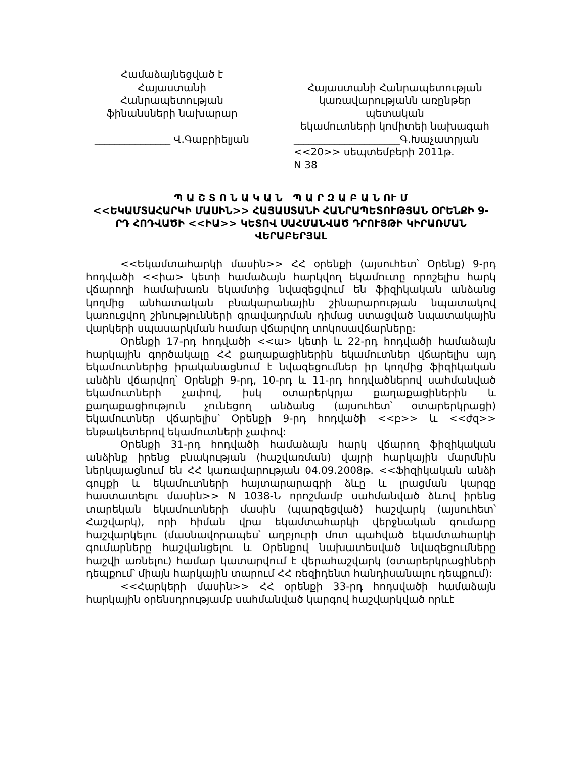Համաձայնեցված է
Հայաստանի Հանրապետության
ֆինանսների նախարար
_______________ Վ.Գաբրիելյան
Հայաստանի Հանրապետության
կառավարությանն առընթեր պետական
եկամուտների կոմիտեի նախագահ
_____________________Գ.Խաչատրյան
<<20>> սեպտեմբերի 2011թ.
N 38
Պ Ա Շ Տ Ո Ն Ա Կ Ա Ն Պ Ա Ր Զ Ա Բ Ա Ն ՈՒ Մ
<<ԵԿԱՄՏԱՀԱՐԿԻ ՄԱՍԻՆ>> ՀԱՅԱՍՏԱՆԻ ՀԱՆՐԱՊԵՏՈՒԹՅԱՆ ՕՐԵՆՔԻ 9-ՐԴ ՀՈԴՎԱԾԻ <<ԻԱ>> ԿԵՏՈՎ ՍԱՀՄԱՆՎԱԾ ԴՐՈՒՅԹԻ ԿԻՐԱՌՄԱՆ ՎԵՐԱԲԵՐՅԱԼ
<<Եկամտահարկի մասին>> ՀՀ օրենքի (այսուհետ՝ Օրենք) 9-րդ հոդվածի <<իա> կետի համաձայն հարկվող եկամուտը որոշելիս հարկ վճարողի համախառն եկամտից նվազեցվում են ֆիզիկական անձանց կողմից անհատական բնակարանային շինարարության նպատակով կառուցվող շինությունների գրավադրման դիմաց ստացված նպատակային վարկերի սպասարկման համար վճարվող տոկոսավճարները:
Օրենքի 17-րդ հոդվածի <<ա> կետի և 22-րդ հոդվածի համաձայն հարկային գործակալը ՀՀ քաղաքացիներին եկամուտներ վճարելիս այդ եկամուտներից իրականացնում է նվազեցումներ իր կողմից ֆիզիկական անձին վճարվող՝ Օրենքի 9-րդ, 10-րդ և 11-րդ հոդվածներով սահմանված եկամուտների չափով, իսկ օտարերկրյա քաղաքացիներին և քաղաքացիություն չունեցող անձանց (այսուհետ՝ օտարերկրացի) եկամուտներ վճարելիս՝ Օրենքի 9-րդ հոդվածի <<բ>> և <<ժզ>> ենթակետերով եկամուտների չափով:
Օրենքի 31-րդ հոդվածի համաձայն հարկ վճարող ֆիզիկական անձինք իրենց բնակության (հաշվառման) վայրի հարկային մարմնին ներկայացնում են ՀՀ կառավարության 04.09.2008թ. <<Ֆիզիկական անձի գույքի և եկամուտների հայտարարագրի ձևը և լրացման կարգը հաստատելու մասին>> N 1038-Ն որոշմամբ սահմանված ձևով իրենց տարեկան եկամուտների մասին (պարզեցված) հաշվարկ (այսուհետ՝ Հաշվարկ), որի հիման վրա եկամտահարկի վերջնական գումարը հաշվարկելու (մասնավորապես՝ աղբյուրի մոտ պահված եկամտահարկի գումարները հաշվանցելու և Օրենքով նախատեսված նվազեցումները հաշվի առնելու) համար կատարվում է վերահաշվարկ (օտարերկրացիների դեպքում՝ միայն հարկային տարում ՀՀ ռեզիդենտ հանդիսանալու դեպքում):
<<Հարկերի մասին>> ՀՀ օրենքի 33-րդ հոդսվածի համաձայն հարկային օրենսդրությամբ սահմանված կարգով հաշվարկված որևէ